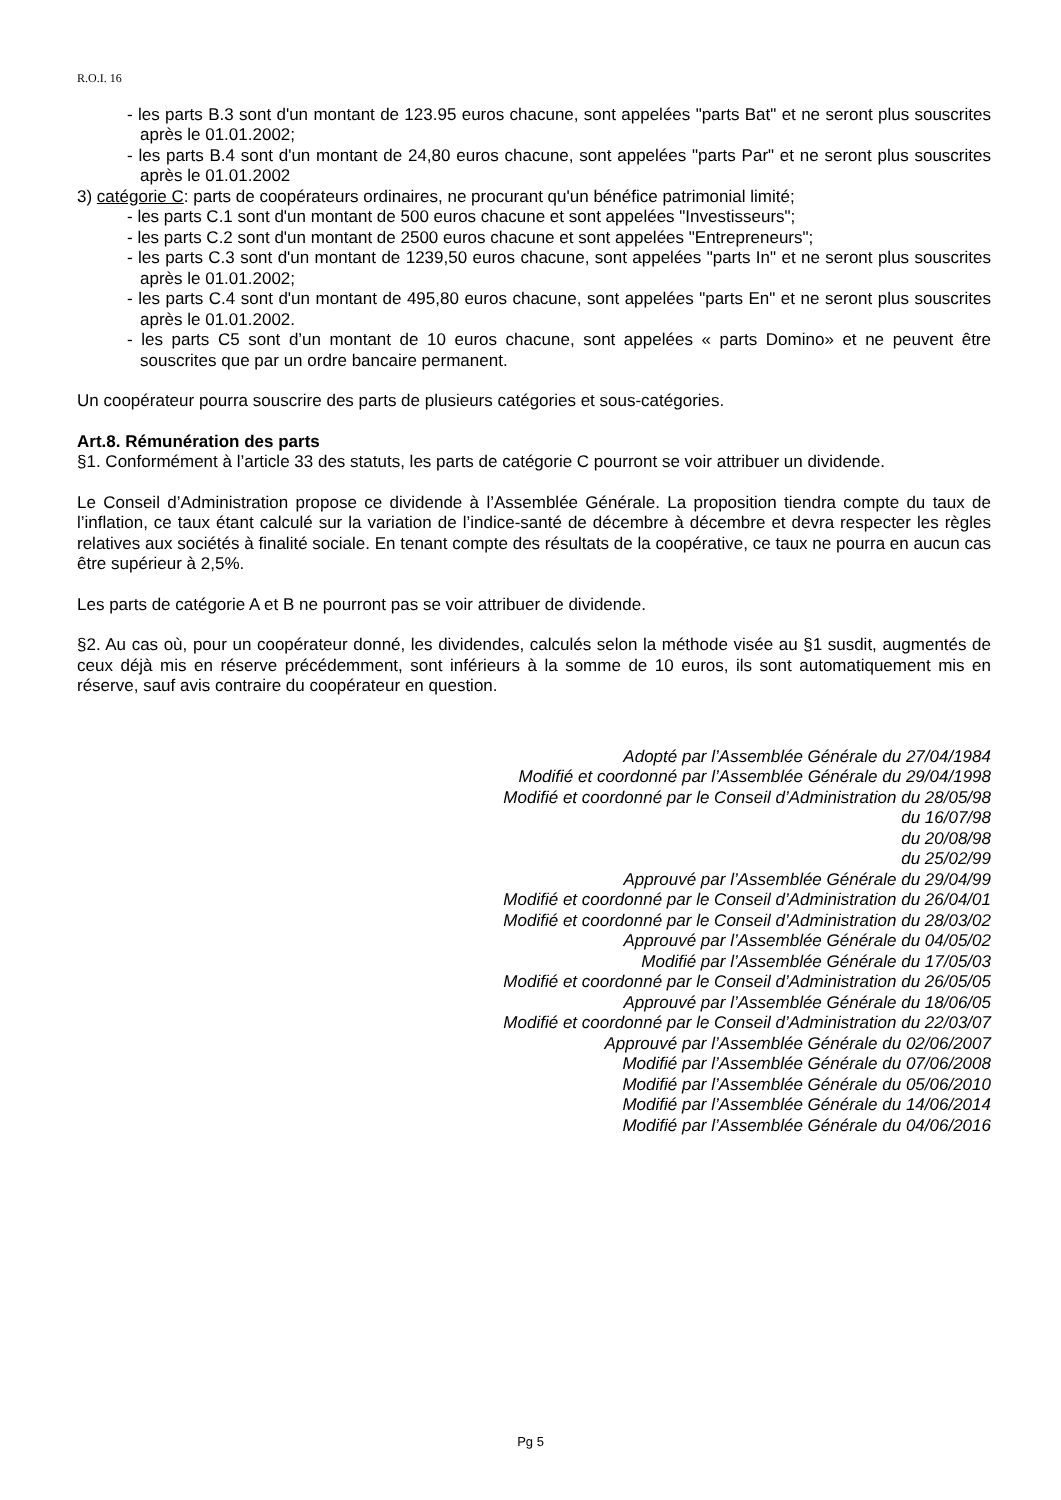R.O.I. 16
- les parts B.3 sont d'un montant de 123.95 euros chacune, sont appelées "parts Bat" et ne seront plus souscrites après le 01.01.2002;
- les parts B.4 sont d'un montant de 24,80 euros chacune, sont appelées "parts Par" et ne seront plus souscrites après le 01.01.2002
3) catégorie C: parts de coopérateurs ordinaires, ne procurant qu'un bénéfice patrimonial limité;
- les parts C.1 sont d'un montant de 500 euros chacune et sont appelées "Investisseurs";
- les parts C.2 sont d'un montant de 2500 euros chacune et sont appelées "Entrepreneurs";
- les parts C.3 sont d'un montant de 1239,50 euros chacune, sont appelées "parts In" et ne seront plus souscrites après le 01.01.2002;
- les parts C.4 sont d'un montant de 495,80 euros chacune, sont appelées "parts En" et ne seront plus souscrites après le 01.01.2002.
- les parts C5 sont d’un montant de 10 euros chacune, sont appelées « parts Domino» et ne peuvent être souscrites que par un ordre bancaire permanent.
Un coopérateur pourra souscrire des parts de plusieurs catégories et sous-catégories.
Art.8. Rémunération des parts
§1. Conformément à l’article 33 des statuts, les parts de catégorie C pourront se voir attribuer un dividende.
Le Conseil d’Administration propose ce dividende à l’Assemblée Générale. La proposition tiendra compte du taux de l’inflation, ce taux étant calculé sur la variation de l’indice-santé de décembre à décembre et devra respecter les règles relatives aux sociétés à finalité sociale. En tenant compte des résultats de la coopérative, ce taux ne pourra en aucun cas être supérieur à 2,5%.
Les parts de catégorie A et B ne pourront pas se voir attribuer de dividende.
§2. Au cas où, pour un coopérateur donné, les dividendes, calculés selon la méthode visée au §1 susdit, augmentés de ceux déjà mis en réserve précédemment, sont inférieurs à la somme de 10 euros, ils sont automatiquement mis en réserve, sauf avis contraire du coopérateur en question.
Adopté par l’Assemblée Générale du 27/04/1984
Modifié et coordonné par l’Assemblée Générale du 29/04/1998
Modifié et coordonné par le Conseil d’Administration du 28/05/98
du 16/07/98
du 20/08/98
du 25/02/99
Approuvé par l’Assemblée Générale du 29/04/99
Modifié et coordonné par le Conseil d’Administration du 26/04/01
Modifié et coordonné par le Conseil d’Administration du 28/03/02
Approuvé par l’Assemblée Générale du 04/05/02
Modifié par l’Assemblée Générale du 17/05/03
Modifié et coordonné par le Conseil d’Administration du 26/05/05
Approuvé par l’Assemblée Générale du 18/06/05
Modifié et coordonné par le Conseil d’Administration du 22/03/07
Approuvé par l’Assemblée Générale du 02/06/2007
Modifié par l’Assemblée Générale du 07/06/2008
Modifié par l’Assemblée Générale du 05/06/2010
Modifié par l’Assemblée Générale du 14/06/2014
Modifié par l’Assemblée Générale du 04/06/2016
Pg 5